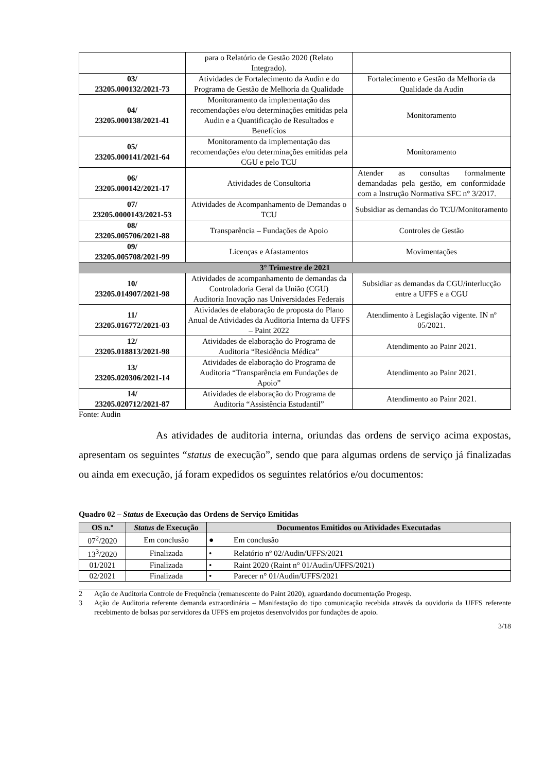| | para o Relatório de Gestão 2020 (Relato Integrado). | |
| 03/ 23205.000132/2021-73 | Atividades de Fortalecimento da Audin e do Programa de Gestão de Melhoria da Qualidade | Fortalecimento e Gestão da Melhoria da Qualidade da Audin |
| 04/ 23205.000138/2021-41 | Monitoramento da implementação das recomendações e/ou determinações emitidas pela Audin e a Quantificação de Resultados e Benefícios | Monitoramento |
| 05/ 23205.000141/2021-64 | Monitoramento da implementação das recomendações e/ou determinações emitidas pela CGU e pelo TCU | Monitoramento |
| 06/ 23205.000142/2021-17 | Atividades de Consultoria | Atender as consultas formalmente demandadas pela gestão, em conformidade com a Instrução Normativa SFC n° 3/2017. |
| 07/ 23205.0000143/2021-53 | Atividades de Acompanhamento de Demandas o TCU | Subsidiar as demandas do TCU/Monitoramento |
| 08/ 23205.005706/2021-88 | Transparência – Fundações de Apoio | Controles de Gestão |
| 09/ 23205.005708/2021-99 | Licenças e Afastamentos | Movimentações |
| 3° Trimestre de 2021 | | |
| 10/ 23205.014907/2021-98 | Atividades de acompanhamento de demandas da Controladoria Geral da União (CGU) Auditoria Inovação nas Universidades Federais | Subsidiar as demandas da CGU/interlucção entre a UFFS e a CGU |
| 11/ 23205.016772/2021-03 | Atividades de elaboração de proposta do Plano Anual de Atividades da Auditoria Interna da UFFS – Paint 2022 | Atendimento à Legislação vigente. IN nº 05/2021. |
| 12/ 23205.018813/2021-98 | Atividades de elaboração do Programa de Auditoria “Residência Médica” | Atendimento ao Painr 2021. |
| 13/ 23205.020306/2021-14 | Atividades de elaboração do Programa de Auditoria “Transparência em Fundações de Apoio” | Atendimento ao Painr 2021. |
| 14/ 23205.020712/2021-87 | Atividades de elaboração do Programa de Auditoria “Assistência Estudantil” | Atendimento ao Painr 2021. |
Fonte: Audin
As atividades de auditoria interna, oriundas das ordens de serviço acima expostas, apresentam os seguintes “status de execução”, sendo que para algumas ordens de serviço já finalizadas ou ainda em execução, já foram expedidos os seguintes relatórios e/ou documentos:
Quadro 02 – Status de Execução das Ordens de Serviço Emitidas
| OS n.º | Status de Execução | Documentos Emitidos ou Atividades Executadas |
| --- | --- | --- |
| 07<sup>2</sup>/2020 | Em conclusão | ● Em conclusão |
| 13<sup>3</sup>/2020 | Finalizada | • Relatório nº 02/Audin/UFFS/2021 |
| 01/2021 | Finalizada | • Raint 2020 (Raint n° 01/Audin/UFFS/2021) |
| 02/2021 | Finalizada | • Parecer n° 01/Audin/UFFS/2021 |
2 Ação de Auditoria Controle de Frequência (remanescente do Paint 2020), aguardando documentação Progesp.
3 Ação de Auditoria referente demanda extraordinária – Manifestação do tipo comunicação recebida através da ouvidoria da UFFS referente recebimento de bolsas por servidores da UFFS em projetos desenvolvidos por fundações de apoio.
3/18